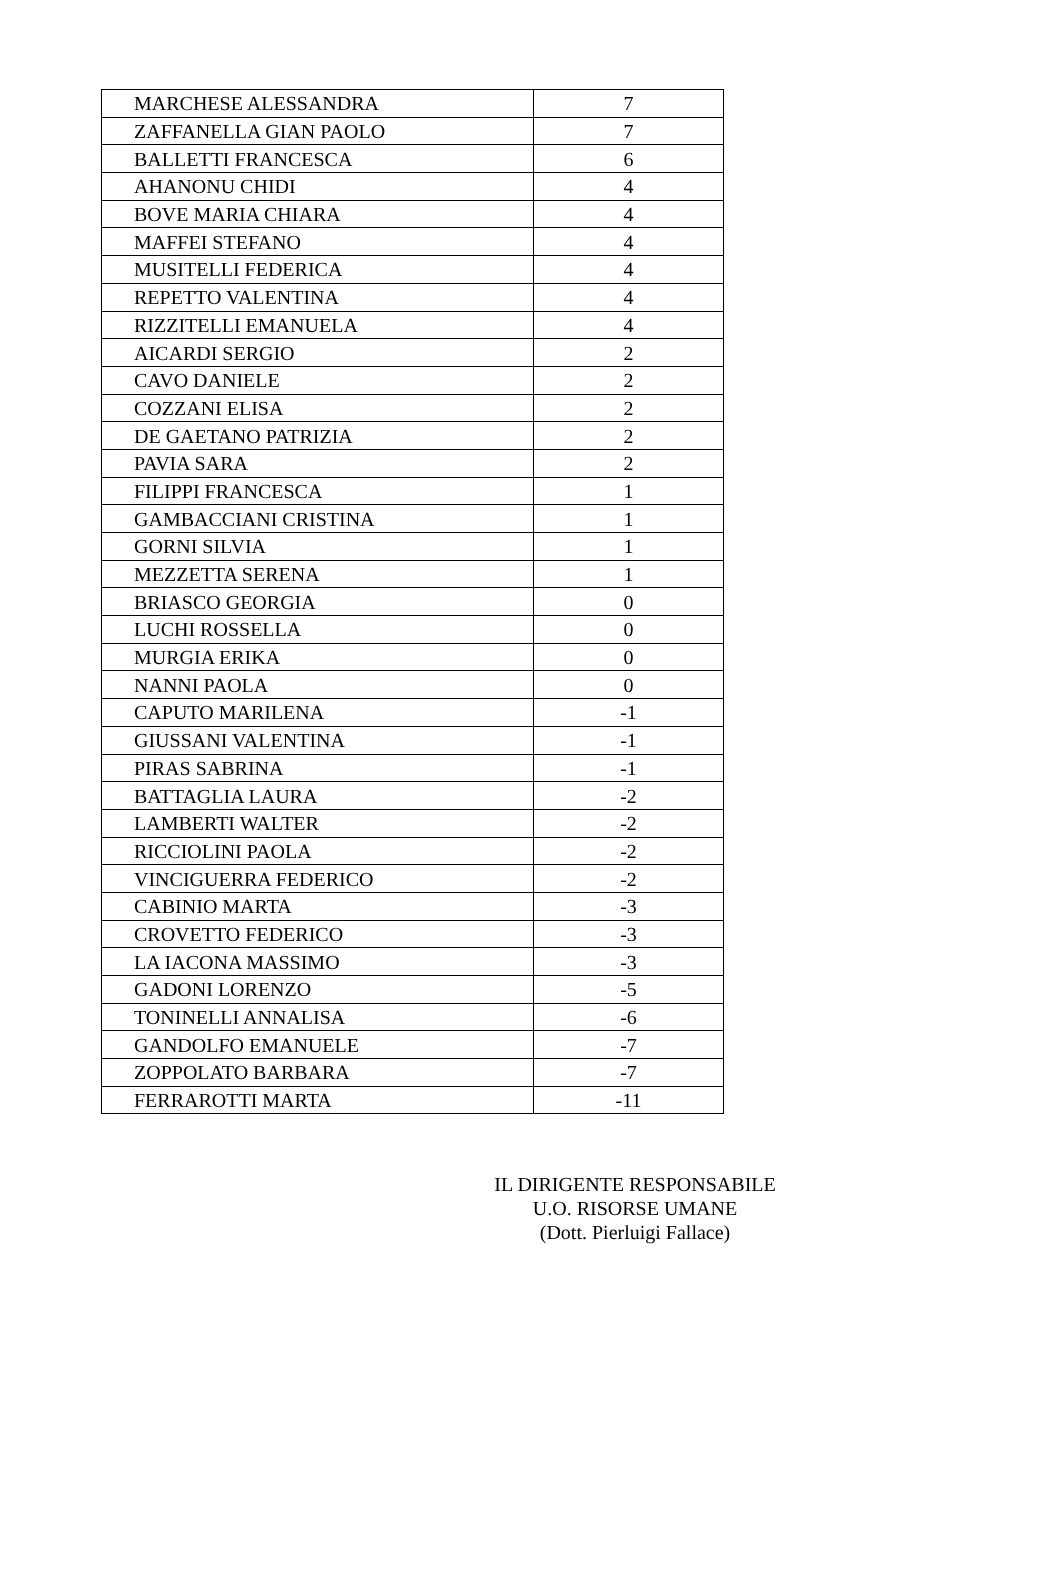| MARCHESE ALESSANDRA | 7 |
| ZAFFANELLA GIAN PAOLO | 7 |
| BALLETTI FRANCESCA | 6 |
| AHANONU CHIDI | 4 |
| BOVE MARIA CHIARA | 4 |
| MAFFEI STEFANO | 4 |
| MUSITELLI FEDERICA | 4 |
| REPETTO VALENTINA | 4 |
| RIZZITELLI EMANUELA | 4 |
| AICARDI SERGIO | 2 |
| CAVO DANIELE | 2 |
| COZZANI ELISA | 2 |
| DE GAETANO PATRIZIA | 2 |
| PAVIA SARA | 2 |
| FILIPPI FRANCESCA | 1 |
| GAMBACCIANI CRISTINA | 1 |
| GORNI SILVIA | 1 |
| MEZZETTA SERENA | 1 |
| BRIASCO GEORGIA | 0 |
| LUCHI ROSSELLA | 0 |
| MURGIA ERIKA | 0 |
| NANNI PAOLA | 0 |
| CAPUTO MARILENA | -1 |
| GIUSSANI VALENTINA | -1 |
| PIRAS SABRINA | -1 |
| BATTAGLIA LAURA | -2 |
| LAMBERTI WALTER | -2 |
| RICCIOLINI PAOLA | -2 |
| VINCIGUERRA FEDERICO | -2 |
| CABINIO MARTA | -3 |
| CROVETTO FEDERICO | -3 |
| LA IACONA MASSIMO | -3 |
| GADONI LORENZO | -5 |
| TONINELLI ANNALISA | -6 |
| GANDOLFO EMANUELE | -7 |
| ZOPPOLATO BARBARA | -7 |
| FERRAROTTI MARTA | -11 |
IL DIRIGENTE RESPONSABILE
U.O. RISORSE UMANE
(Dott. Pierluigi Fallace)